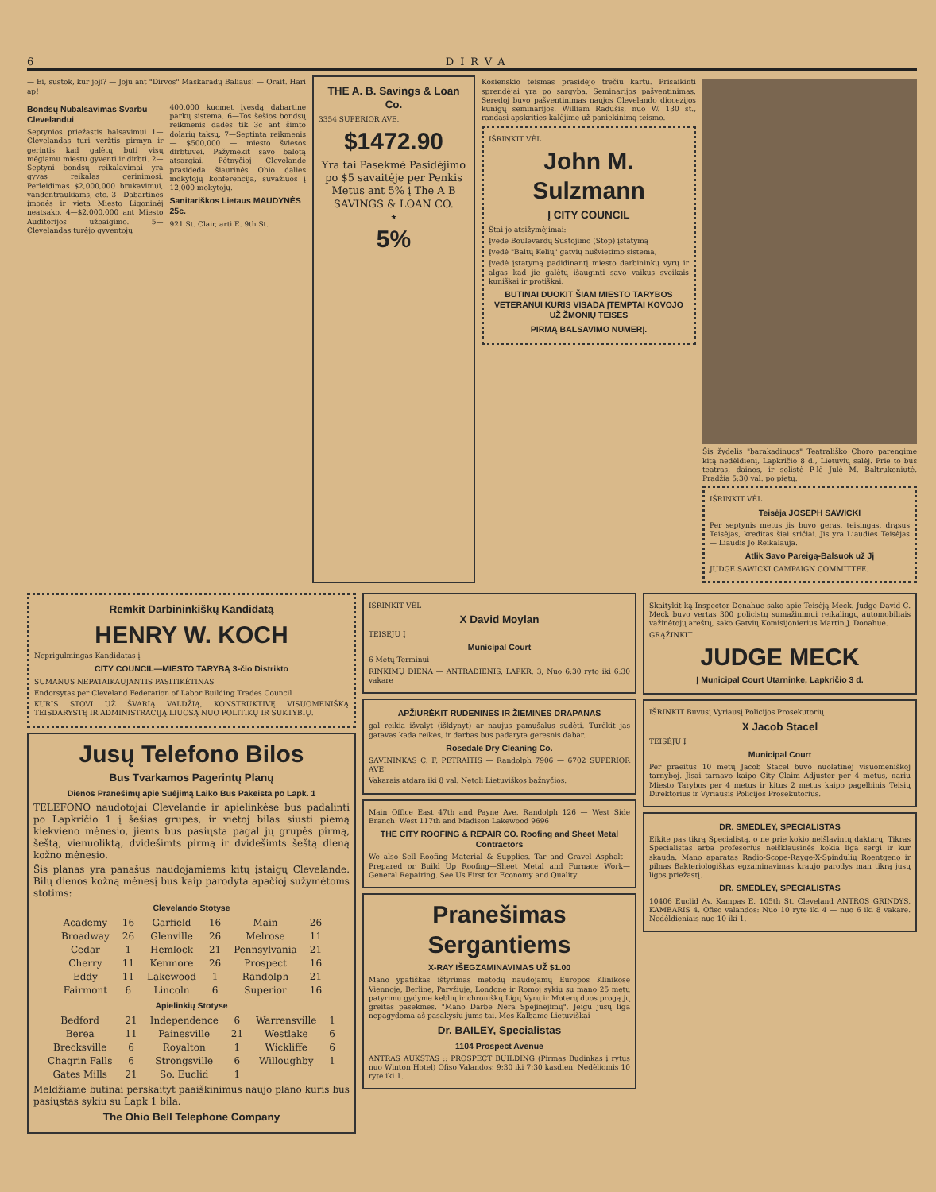6 DIRVA
— Ei, sustok, kur joji? — Joju ant "Dirvos" Maskaradų Baliaus! — Orait. Hari ap!
Bondsų Nubalsavimas Svarbu Clevelandui
Septynios priežastis balsavimui 1—Clevelandas turi veržtis pirmyn ir gerintis kad galėtų buti visų mėgiamu miestu gyventi ir dirbti. 2—Septyni bondsų reikalavimai yra gyvas reikalas gerinimosi. Perleidimas $2,000,000 brukavimui, vandentraukiams, etc. 3—Dabartinės įmonės ir vieta Miesto Ligoninėj neatsako. 4—$2,000,000 ant Miesto Auditorijos užbaigimo. 5—Clevelandas turėjo gyventojų
400,000 kuomet įvesdą dabartinė parkų sistema. 6—Tos šešios bondsų reikmenis dadės tik 3c ant šimto dolarių taksų. 7—Septinta reikmenis — $500,000 — miesto šviesos dirbtuvei. Pažymėkit savo balotą atsargiai. Pėtnyčioj Clevelande prasideda šiaurinės Ohio dalies mokytojų konferencija, suvažiuos į 12,000 mokytojų.
Sanitariškos Lietaus MAUDYNĖS 25c.
921 St. Clair, arti E. 9th St.
THE A. B. Savings & Loan Co.
3354 SUPERIOR AVE.
$1472.90
Yra tai Pasekmė Pasidėjimo po $5 savaitėje per Penkis Metus ant 5% į The A B SAVINGS & LOAN CO.
★
5%
Kosienskio teismas prasidėjo trečiu kartu. Prisaikinti sprendėjai yra po sargyba. Seminarijos pašventinimas. Seredoj buvo pašventinimas naujos Clevelando diocezijos kunigų seminarijos. William Radušis, nuo W. 130 st., randasi apskrities kalėjime už paniekinimą teismo.
IŠRINKIT VĖL
John M. Sulzmann
Į CITY COUNCIL
Štai jo atsižymėjimai:
Įvedė Boulevardų Sustojimo (Stop) įstatymą
Įvedė "Baltų Kelių" gatvių nušvietimo sistema,
Įvedė įstatymą padidinantį miesto darbininkų vyrų ir algas kad jie galėtų išauginti savo vaikus sveikais kuniškai ir protiškai.
BUTINAI DUOKIT ŠIAM MIESTO TARYBOS VETERANUI KURIS VISADA ĮTEMPTAI KOVOJO UŽ ŽMONIŲ TEISES
PIRMĄ BALSAVIMO NUMERĮ.
Šis žydelis "barakadinuos" Teatrališko Choro parengime kitą nedėldienį, Lapkričio 8 d., Lietuvių salėj. Prie to bus teatras, dainos, ir solistė P-lė Julė M. Baltrukoniutė. Pradžia 5:30 val. po pietų.
IŠRINKIT VĖL
Teisėja JOSEPH SAWICKI
Per septynis metus jis buvo geras, teisingas, drąsus Teisėjas, kreditas šiai sričiai. Jis yra Liaudies Teisėjas — Liaudis Jo Reikalauja.
Atlik Savo Pareigą-Balsuok už Jį
JUDGE SAWICKI CAMPAIGN COMMITTEE.
Remkit Darbininkiškų Kandidatą
HENRY W. KOCH
Neprigulmingas Kandidatas į
CITY COUNCIL—MIESTO TARYBĄ 3-čio Distrikto
SUMANUS NEPATAIKAUJANTIS PASITIKĖTINAS
Endorsytas per Cleveland Federation of Labor Building Trades Council
KURIS STOVI UŽ ŠVARIĄ VALDŽIĄ, KONSTRUKTIVĘ VISUOMENIŠKĄ TEISDARYSTĘ IR ADMINISTRACIJĄ LIUOSĄ NUO POLITIKŲ IR SUKTYBIŲ.
Jusų Telefono Bilos
Bus Tvarkamos Pagerintų Planų
Dienos Pranešimų apie Suėjimą Laiko Bus Pakeista po Lapk. 1
TELEFONO naudotojai Clevelande ir apielinkėse bus padalinti po Lapkričio 1 į šešias grupes, ir vietoj bilas siusti piemą kiekvieno mėnesio, jiems bus pasiųsta pagal jų grupės pirmą, šeštą, vienuoliktą, dvidešimts pirmą ir dvidešimts šeštą dieną kožno mėnesio.
Šis planas yra panašus naudojamiems kitų įstaigų Clevelande. Bilų dienos kožną mėnesį bus kaip parodyta apačioj sužymėtoms stotims:
Clevelando Stotyse
| Academy | 16 | Garfield | 16 | Main | 26 |
| Broadway | 26 | Glenville | 26 | Melrose | 11 |
| Cedar | 1 | Hemlock | 21 | Pennsylvania | 21 |
| Cherry | 11 | Kenmore | 26 | Prospect | 16 |
| Eddy | 11 | Lakewood | 1 | Randolph | 21 |
| Fairmont | 6 | Lincoln | 6 | Superior | 16 |
Apielinkių Stotyse
| Bedford | 21 | Independence | 6 | Warrensville | 1 |
| Berea | 11 | Painesville | 21 | Westlake | 6 |
| Brecksville | 6 | Royalton | 1 | Wickliffe | 6 |
| Chagrin Falls | 6 | Strongsville | 6 | Willoughby | 1 |
| Gates Mills | 21 | So. Euclid | 1 | | |
Meldžiame butinai perskaityt paaiškinimus naujo plano kuris bus pasiųstas sykiu su Lapk 1 bila.
The Ohio Bell Telephone Company
IŠRINKIT VĖL
X David Moylan
TEISĖJU Į
Municipal Court
6 Metų Terminui
RINKIMŲ DIENA — ANTRADIENIS, LAPKR. 3, Nuo 6:30 ryto iki 6:30 vakare
APŽIURĖKIT RUDENINES IR ŽIEMINES DRAPANAS
gal reikia išvalyt (išklynyt) ar naujus pamušalus sudėti. Turėkit jas gatavas kada reikės, ir darbas bus padaryta geresnis dabar.
Rosedale Dry Cleaning Co.
SAVININKAS C. F. PETRAITIS — Randolph 7906 — 6702 SUPERIOR AVE
Vakarais atdara iki 8 val. Netoli Lietuviškos bažnyčios.
Main Office East 47th and Payne Ave. Randolph 126 — West Side Branch: West 117th and Madison Lakewood 9696
THE CITY ROOFING & REPAIR CO. Roofing and Sheet Metal Contractors
We also Sell Roofing Material & Supplies. Tar and Gravel Asphalt—Prepared or Build Up Roofing—Sheet Metal and Furnace Work—General Repairing. See Us First for Economy and Quality
Pranešimas Sergantiems
X-RAY IŠEGZAMINAVIMAS UŽ $1.00
Mano ypatiškas ištyrimas metodų naudojamų Europos Klinikose Viennoje, Berline, Paryžiuje, Londone ir Romoj sykiu su mano 25 metų patyrimu gydyme keblių ir chroniškų Ligų Vyrų ir Moterų duos progą jų greitas pasekmes. "Mano Darbe Nėra Spėjinėjimų". Jeigu jusų liga nepagydoma aš pasakysiu jums tai. Mes Kalbame Lietuviškai
Dr. BAILEY, Specialistas
1104 Prospect Avenue
ANTRAS AUKŠTAS :: PROSPECT BUILDING (Pirmas Budinkas į rytus nuo Winton Hotel) Ofiso Valandos: 9:30 iki 7:30 kasdien. Nedėliomis 10 ryte iki 1.
Skaitykit ką Inspector Donahue sako apie Teisėją Meck. Judge David C. Meck buvo vertas 300 policistų sumažinimui reikalingų automobiliais važinėtojų areštų, sako Gatvių Komisijonierius Martin J. Donahue.
GRĄŽINKIT
JUDGE MECK
Į Municipal Court Utarninke, Lapkričio 3 d.
IŠRINKIT Buvusį Vyriausį Policijos Prosekutorių
X Jacob Stacel
TEISĖJU Į
Municipal Court
Per praeitus 10 metų Jacob Stacel buvo nuolatinėj visuomeniškoj tarnyboj. Jisai tarnavo kaipo City Claim Adjuster per 4 metus, nariu Miesto Tarybos per 4 metus ir kitus 2 metus kaipo pagelbinis Teisių Direktorius ir Vyriausis Policijos Prosekutorius.
DR. SMEDLEY, SPECIALISTAS
Eikite pas tikrą Specialistą, o ne prie kokio neišlavintų daktarų. Tikras Specialistas arba profesorius neišklausinės kokia liga sergi ir kur skauda. Mano aparatas Radio-Scope-Rayge-X-Spindulių Roentgeno ir pilnas Bakteriologiškas egzaminavimas kraujo parodys man tikrą jusų ligos priežastį.
DR. SMEDLEY, SPECIALISTAS
10406 Euclid Av. Kampas E. 105th St. Cleveland ANTROS GRINDYS, KAMBARIS 4. Ofiso valandos: Nuo 10 ryte iki 4 — nuo 6 iki 8 vakare. Nedėldieniais nuo 10 iki 1.